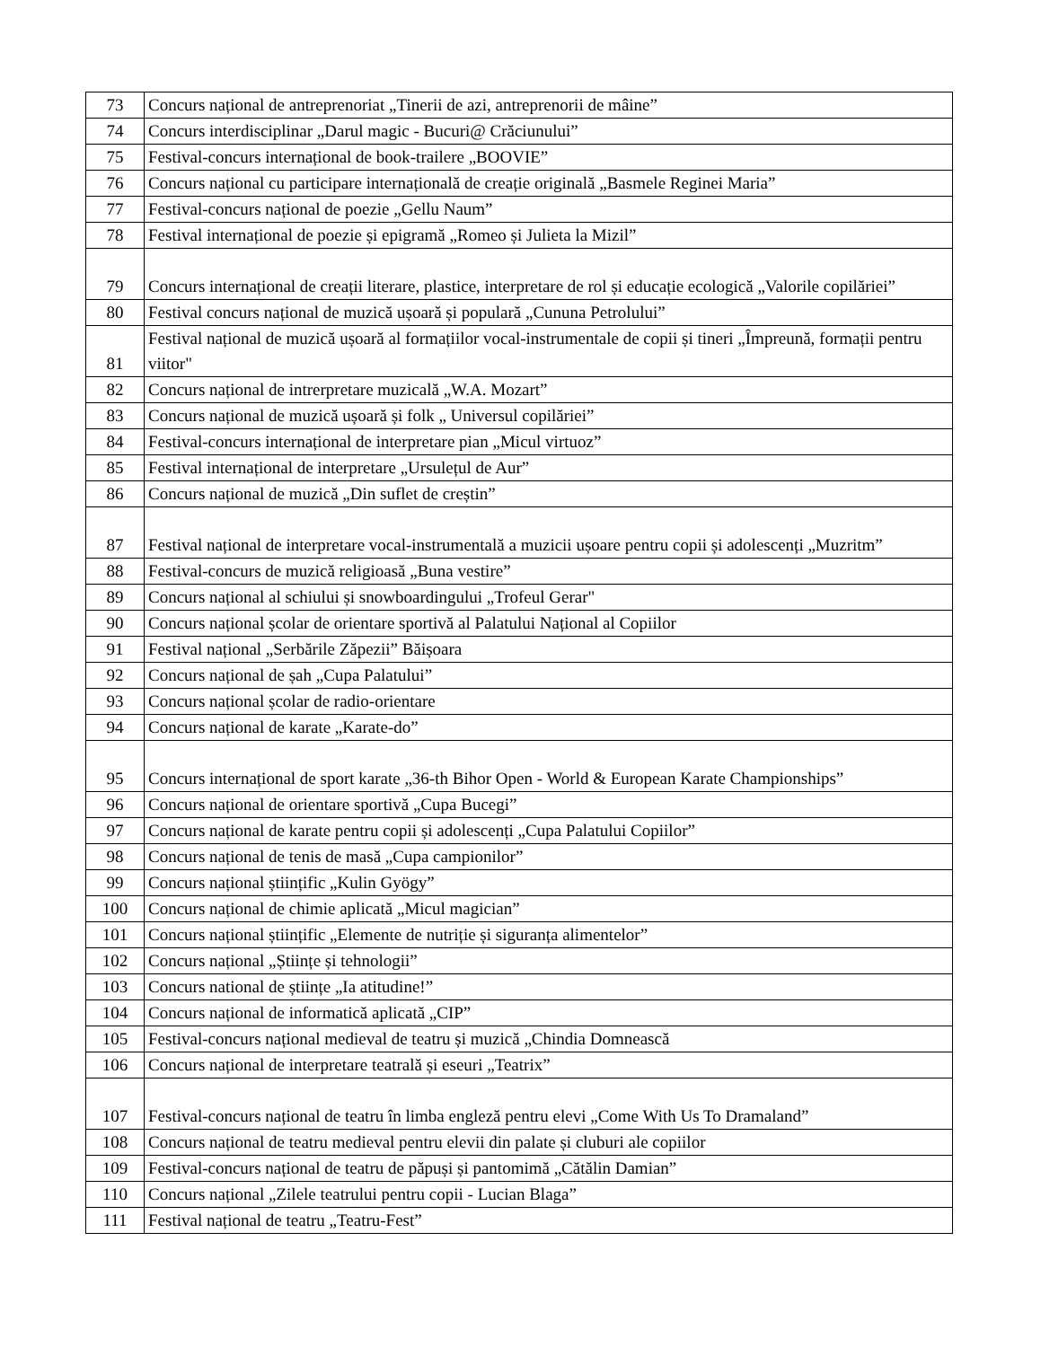| 73 | Concurs național de antreprenoriat „Tinerii de azi, antreprenorii de mâine” |
| 74 | Concurs interdisciplinar „Darul magic - Bucuri@ Crăciunului” |
| 75 | Festival-concurs internațional de book-trailere „BOOVIE” |
| 76 | Concurs național cu participare internațională de creație originală „Basmele Reginei Maria” |
| 77 | Festival-concurs național de poezie „Gellu Naum” |
| 78 | Festival internațional de poezie și epigramă „Romeo și Julieta la Mizil” |
| 79 | Concurs internațional de creații literare, plastice, interpretare de rol și educație ecologică „Valorile copilăriei” |
| 80 | Festival concurs național de muzică ușoară și populară „Cununa Petrolului” |
| 81 | Festival național de muzică ușoară al formațiilor vocal-instrumentale de copii și tineri „Împreună, formații pentru viitor" |
| 82 | Concurs național de intrerpretare muzicală „W.A. Mozart” |
| 83 | Concurs național de muzică ușoară și folk „ Universul copilăriei” |
| 84 | Festival-concurs internațional de interpretare pian „Micul virtuoz” |
| 85 | Festival internațional de interpretare „Ursulețul de Aur” |
| 86 | Concurs național de muzică „Din suflet de creștin” |
| 87 | Festival național de interpretare vocal-instrumentală a muzicii ușoare pentru copii și adolescenți „Muzritm” |
| 88 | Festival-concurs de muzică religioasă „Buna vestire” |
| 89 | Concurs național al schiului și snowboardingului „Trofeul Gerar" |
| 90 | Concurs național școlar de orientare sportivă al Palatului Național al Copiilor |
| 91 | Festival național „Serbările Zăpezii” Băișoara |
| 92 | Concurs național de șah „Cupa Palatului” |
| 93 | Concurs național școlar de radio-orientare |
| 94 | Concurs național de karate „Karate-do” |
| 95 | Concurs internațional de sport karate „36-th Bihor Open - World & European Karate Championships” |
| 96 | Concurs național de orientare sportivă „Cupa Bucegi” |
| 97 | Concurs național de karate pentru copii și adolescenți „Cupa Palatului Copiilor” |
| 98 | Concurs național de tenis de masă „Cupa campionilor” |
| 99 | Concurs național științific „Kulin Gyögy” |
| 100 | Concurs național de chimie aplicată „Micul magician” |
| 101 | Concurs național științific „Elemente de nutriție și siguranța alimentelor” |
| 102 | Concurs național „Științe și tehnologii” |
| 103 | Concurs national de științe „Ia atitudine!” |
| 104 | Concurs național de informatică aplicată „CIP” |
| 105 | Festival-concurs național medieval de teatru și muzică „Chindia Domnească |
| 106 | Concurs național de interpretare teatrală și eseuri „Teatrix” |
| 107 | Festival-concurs național de teatru în limba engleză pentru elevi „Come With Us To Dramaland” |
| 108 | Concurs național de teatru medieval pentru elevii din palate și cluburi ale copiilor |
| 109 | Festival-concurs național de teatru de păpuși și pantomimă „Cătălin Damian” |
| 110 | Concurs național „Zilele teatrului pentru copii - Lucian Blaga” |
| 111 | Festival național de teatru „Teatru-Fest” |